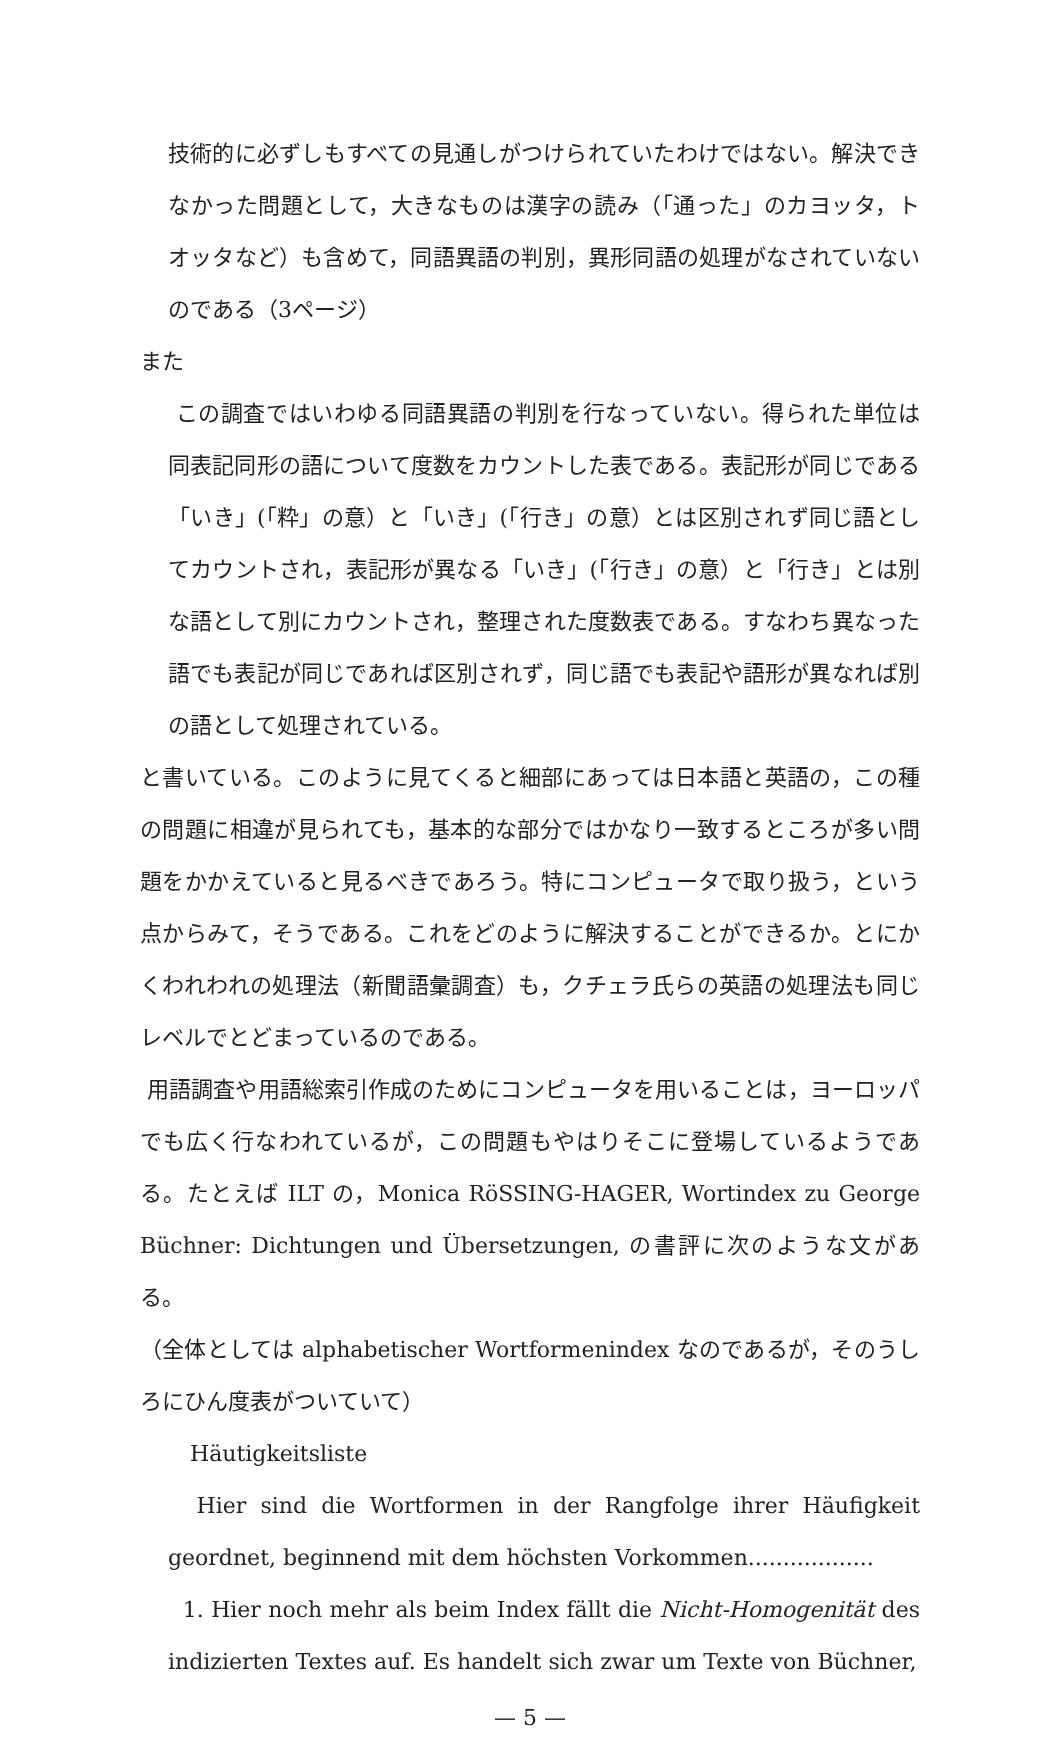技術的に必ずしもすべての見通しがつけられていたわけではない。解決できなかった問題として，大きなものは漢字の読み（「通った」のカヨッタ，トオッタなど）も含めて，同語異語の判別，異形同語の処理がなされていないのである（3ページ）
また
この調査ではいわゆる同語異語の判別を行なっていない。得られた単位は同表記同形の語について度数をカウントした表である。表記形が同じである「いき」(「粋」の意）と「いき」(「行き」の意）とは区別されず同じ語としてカウントされ，表記形が異なる「いき」(「行き」の意）と「行き」とは別な語として別にカウントされ，整理された度数表である。すなわち異なった語でも表記が同じであれば区別されず，同じ語でも表記や語形が異なれば別の語として処理されている。
と書いている。このように見てくると細部にあっては日本語と英語の，この種の問題に相違が見られても，基本的な部分ではかなり一致するところが多い問題をかかえていると見るべきであろう。特にコンピュータで取り扱う，という点からみて，そうである。これをどのように解決することができるか。とにかくわれわれの処理法（新聞語彙調査）も，クチェラ氏らの英語の処理法も同じレベルでとどまっているのである。
用語調査や用語総索引作成のためにコンピュータを用いることは，ヨーロッパでも広く行なわれているが，この問題もやはりそこに登場しているようである。たとえば ILT の，Monica RöSSING-HAGER, Wortindex zu George Büchner: Dichtungen und Übersetzungen, の書評に次のような文がある。
（全体としては alphabetischer Wortformenindex なのであるが，そのうしろにひん度表がついていて）
Häutigkeitsliste
Hier sind die Wortformen in der Rangfolge ihrer Häufigkeit geordnet, beginnend mit dem höchsten Vorkommen..................
1. Hier noch mehr als beim Index fällt die Nicht-Homogenität des indizierten Textes auf. Es handelt sich zwar um Texte von Büchner,
— 5 —